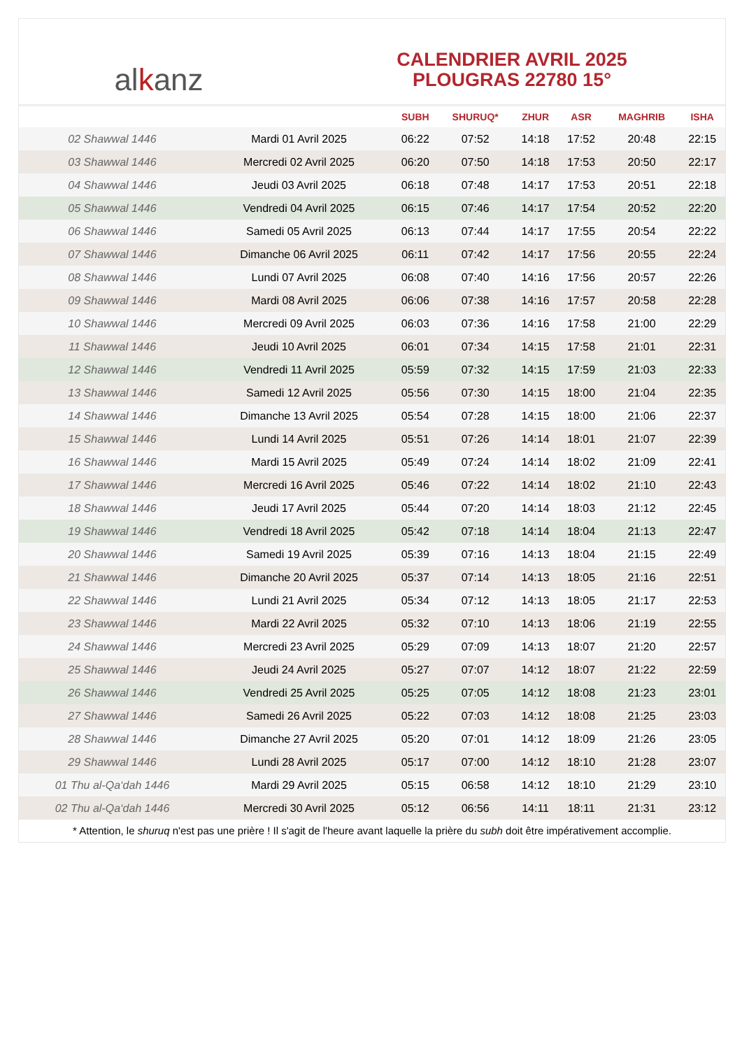al k anz
CALENDRIER AVRIL 2025
PLOUGRAS 22780 15°
| | | SUBH | SHURUQ* | ZHUR | ASR | MAGHRIB | ISHA |
| --- | --- | --- | --- | --- | --- | --- | --- |
| 02 Shawwal 1446 | Mardi 01 Avril 2025 | 06:22 | 07:52 | 14:18 | 17:52 | 20:48 | 22:15 |
| 03 Shawwal 1446 | Mercredi 02 Avril 2025 | 06:20 | 07:50 | 14:18 | 17:53 | 20:50 | 22:17 |
| 04 Shawwal 1446 | Jeudi 03 Avril 2025 | 06:18 | 07:48 | 14:17 | 17:53 | 20:51 | 22:18 |
| 05 Shawwal 1446 | Vendredi 04 Avril 2025 | 06:15 | 07:46 | 14:17 | 17:54 | 20:52 | 22:20 |
| 06 Shawwal 1446 | Samedi 05 Avril 2025 | 06:13 | 07:44 | 14:17 | 17:55 | 20:54 | 22:22 |
| 07 Shawwal 1446 | Dimanche 06 Avril 2025 | 06:11 | 07:42 | 14:17 | 17:56 | 20:55 | 22:24 |
| 08 Shawwal 1446 | Lundi 07 Avril 2025 | 06:08 | 07:40 | 14:16 | 17:56 | 20:57 | 22:26 |
| 09 Shawwal 1446 | Mardi 08 Avril 2025 | 06:06 | 07:38 | 14:16 | 17:57 | 20:58 | 22:28 |
| 10 Shawwal 1446 | Mercredi 09 Avril 2025 | 06:03 | 07:36 | 14:16 | 17:58 | 21:00 | 22:29 |
| 11 Shawwal 1446 | Jeudi 10 Avril 2025 | 06:01 | 07:34 | 14:15 | 17:58 | 21:01 | 22:31 |
| 12 Shawwal 1446 | Vendredi 11 Avril 2025 | 05:59 | 07:32 | 14:15 | 17:59 | 21:03 | 22:33 |
| 13 Shawwal 1446 | Samedi 12 Avril 2025 | 05:56 | 07:30 | 14:15 | 18:00 | 21:04 | 22:35 |
| 14 Shawwal 1446 | Dimanche 13 Avril 2025 | 05:54 | 07:28 | 14:15 | 18:00 | 21:06 | 22:37 |
| 15 Shawwal 1446 | Lundi 14 Avril 2025 | 05:51 | 07:26 | 14:14 | 18:01 | 21:07 | 22:39 |
| 16 Shawwal 1446 | Mardi 15 Avril 2025 | 05:49 | 07:24 | 14:14 | 18:02 | 21:09 | 22:41 |
| 17 Shawwal 1446 | Mercredi 16 Avril 2025 | 05:46 | 07:22 | 14:14 | 18:02 | 21:10 | 22:43 |
| 18 Shawwal 1446 | Jeudi 17 Avril 2025 | 05:44 | 07:20 | 14:14 | 18:03 | 21:12 | 22:45 |
| 19 Shawwal 1446 | Vendredi 18 Avril 2025 | 05:42 | 07:18 | 14:14 | 18:04 | 21:13 | 22:47 |
| 20 Shawwal 1446 | Samedi 19 Avril 2025 | 05:39 | 07:16 | 14:13 | 18:04 | 21:15 | 22:49 |
| 21 Shawwal 1446 | Dimanche 20 Avril 2025 | 05:37 | 07:14 | 14:13 | 18:05 | 21:16 | 22:51 |
| 22 Shawwal 1446 | Lundi 21 Avril 2025 | 05:34 | 07:12 | 14:13 | 18:05 | 21:17 | 22:53 |
| 23 Shawwal 1446 | Mardi 22 Avril 2025 | 05:32 | 07:10 | 14:13 | 18:06 | 21:19 | 22:55 |
| 24 Shawwal 1446 | Mercredi 23 Avril 2025 | 05:29 | 07:09 | 14:13 | 18:07 | 21:20 | 22:57 |
| 25 Shawwal 1446 | Jeudi 24 Avril 2025 | 05:27 | 07:07 | 14:12 | 18:07 | 21:22 | 22:59 |
| 26 Shawwal 1446 | Vendredi 25 Avril 2025 | 05:25 | 07:05 | 14:12 | 18:08 | 21:23 | 23:01 |
| 27 Shawwal 1446 | Samedi 26 Avril 2025 | 05:22 | 07:03 | 14:12 | 18:08 | 21:25 | 23:03 |
| 28 Shawwal 1446 | Dimanche 27 Avril 2025 | 05:20 | 07:01 | 14:12 | 18:09 | 21:26 | 23:05 |
| 29 Shawwal 1446 | Lundi 28 Avril 2025 | 05:17 | 07:00 | 14:12 | 18:10 | 21:28 | 23:07 |
| 01 Thu al-Qa‘dah 1446 | Mardi 29 Avril 2025 | 05:15 | 06:58 | 14:12 | 18:10 | 21:29 | 23:10 |
| 02 Thu al-Qa‘dah 1446 | Mercredi 30 Avril 2025 | 05:12 | 06:56 | 14:11 | 18:11 | 21:31 | 23:12 |
* Attention, le shuruq n'est pas une prière ! Il s'agit de l'heure avant laquelle la prière du subh doit être impérativement accomplie.